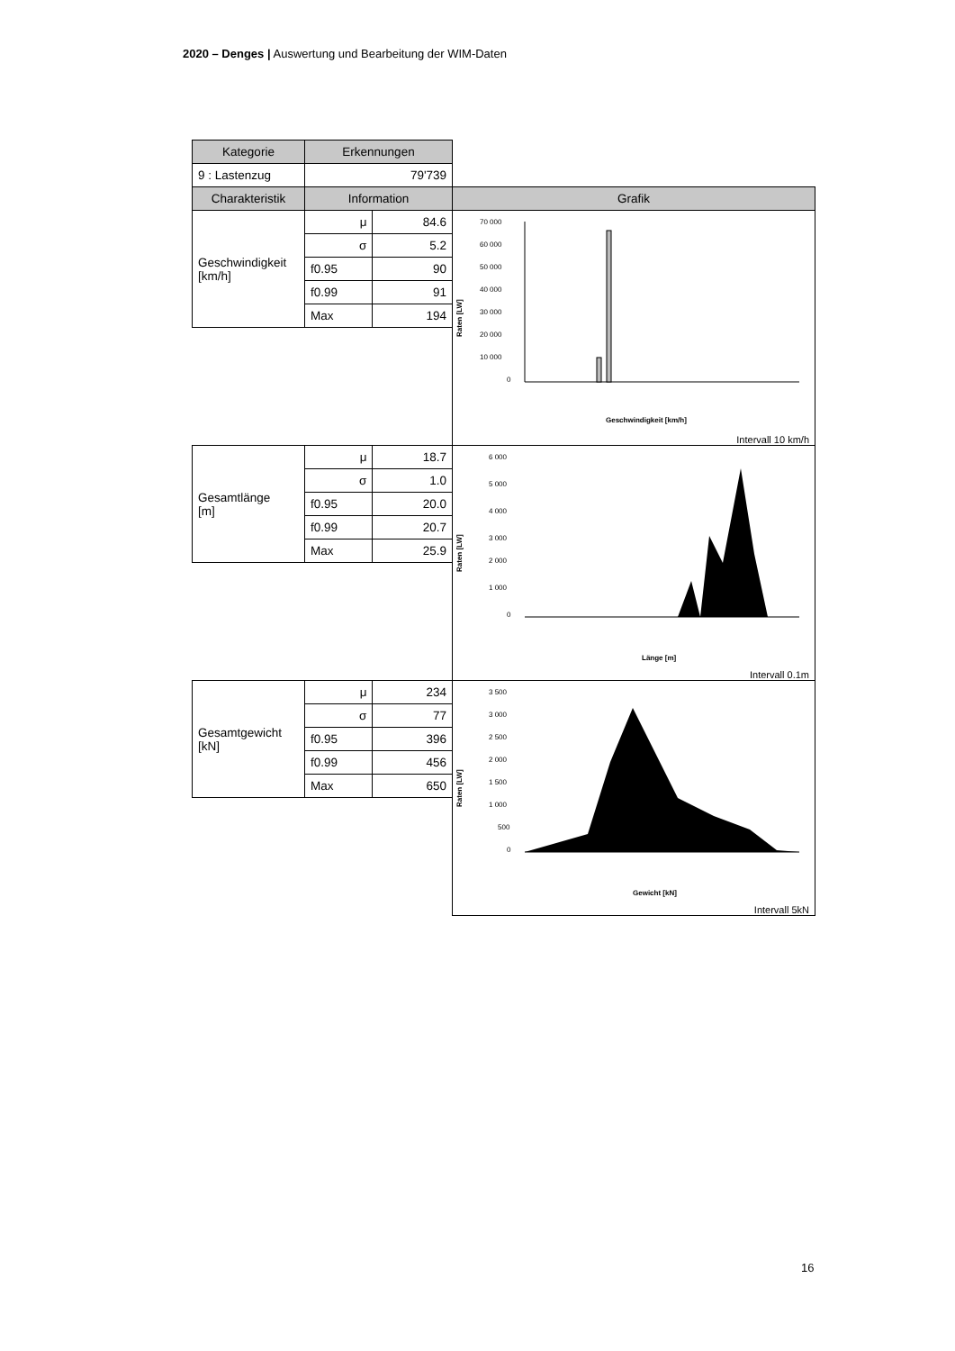2020 – Denges | Auswertung und Bearbeitung der WIM-Daten
| Kategorie | Erkennungen | | |
| 9 : Lastenzug | 79'739 | | |
| Charakteristik | Information | | Grafik |
| Geschwindigkeit [km/h] | μ | 84.6 | Raten [LW] 70 000 60 000 50 000 40 000 30 000 20 000 10 000 0 Geschwindigkeit [km/h] Intervall 10 km/h |
| | σ | 5.2 | |
| | f0.95 | 90 | |
| | f0.99 | 91 | |
| | Max | 194 | |
| Gesamtlänge [m] | μ | 18.7 | Raten [LW] 6 000 5 000 4 000 3 000 2 000 1 000 0 Länge [m] Intervall 0.1m |
| | σ | 1.0 | |
| | f0.95 | 20.0 | |
| | f0.99 | 20.7 | |
| | Max | 25.9 | |
| Gesamtgewicht [kN] | μ | 234 | Raten [LW] 3 500 3 000 2 500 2 000 1 500 1 000 500 0 Gewicht [kN] Intervall 5kN |
| | σ | 77 | |
| | f0.95 | 396 | |
| | f0.99 | 456 | |
| | Max | 650 | |
16